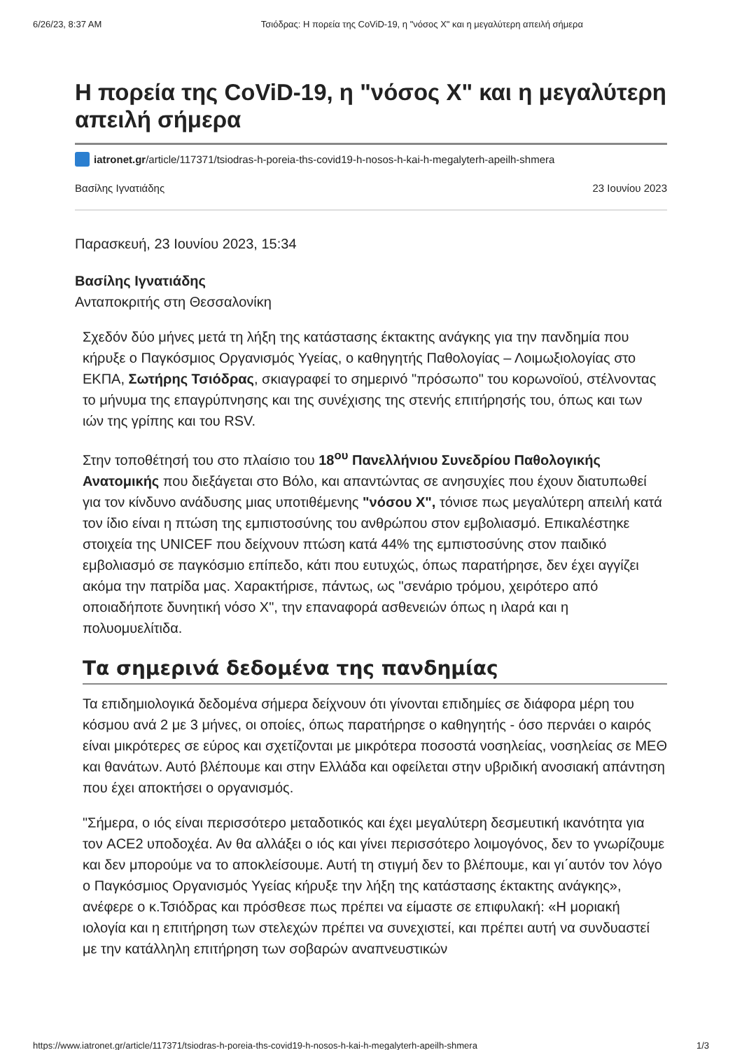6/26/23, 8:37 AM Τσιόδρας: Η πορεία της CoViD-19, η "νόσος Χ" και η μεγαλύτερη απειλή σήμερα
Η πορεία της CoViD-19, η "νόσος Χ" και η μεγαλύτερη απειλή σήμερα
iatronet.gr/article/117371/tsiodras-h-poreia-ths-covid19-h-nosos-h-kai-h-megalyterh-apeilh-shmera
Βασίλης Ιγνατιάδης 23 Ιουνίου 2023
Παρασκευή, 23 Ιουνίου 2023, 15:34
Βασίλης Ιγνατιάδης
Ανταποκριτής στη Θεσσαλονίκη
Σχεδόν δύο μήνες μετά τη λήξη της κατάστασης έκτακτης ανάγκης για την πανδημία που κήρυξε ο Παγκόσμιος Οργανισμός Υγείας, ο καθηγητής Παθολογίας – Λοιμωξιολογίας στο ΕΚΠΑ, Σωτήρης Τσιόδρας, σκιαγραφεί το σημερινό "πρόσωπο" του κορωνοϊού, στέλνοντας το μήνυμα της επαγρύπνησης και της συνέχισης της στενής επιτήρησής του, όπως και των ιών της γρίπης και του RSV.
Στην τοποθέτησή του στο πλαίσιο του 18<sup>ου</sup> Πανελλήνιου Συνεδρίου Παθολογικής Ανατομικής που διεξάγεται στο Βόλο, και απαντώντας σε ανησυχίες που έχουν διατυπωθεί για τον κίνδυνο ανάδυσης μιας υποτιθέμενης "νόσου Χ", τόνισε πως μεγαλύτερη απειλή κατά τον ίδιο είναι η πτώση της εμπιστοσύνης του ανθρώπου στον εμβολιασμό. Επικαλέστηκε στοιχεία της UNICEF που δείχνουν πτώση κατά 44% της εμπιστοσύνης στον παιδικό εμβολιασμό σε παγκόσμιο επίπεδο, κάτι που ευτυχώς, όπως παρατήρησε, δεν έχει αγγίζει ακόμα την πατρίδα μας. Χαρακτήρισε, πάντως, ως "σενάριο τρόμου, χειρότερο από οποιαδήποτε δυνητική νόσο Χ", την επαναφορά ασθενειών όπως η ιλαρά και η πολυομυελίτιδα.
Τα σημερινά δεδομένα της πανδημίας
Τα επιδημιολογικά δεδομένα σήμερα δείχνουν ότι γίνονται επιδημίες σε διάφορα μέρη του κόσμου ανά 2 με 3 μήνες, οι οποίες, όπως παρατήρησε ο καθηγητής - όσο περνάει ο καιρός είναι μικρότερες σε εύρος και σχετίζονται με μικρότερα ποσοστά νοσηλείας, νοσηλείας σε ΜΕΘ και θανάτων. Αυτό βλέπουμε και στην Ελλάδα και οφείλεται στην υβριδική ανοσιακή απάντηση που έχει αποκτήσει ο οργανισμός.
"Σήμερα, ο ιός είναι περισσότερο μεταδοτικός και έχει μεγαλύτερη δεσμευτική ικανότητα για τον ACE2 υποδοχέα. Αν θα αλλάξει ο ιός και γίνει περισσότερο λοιμογόνος, δεν το γνωρίζουμε και δεν μπορούμε να το αποκλείσουμε. Αυτή τη στιγμή δεν το βλέπουμε, και γι΄αυτόν τον λόγο ο Παγκόσμιος Οργανισμός Υγείας κήρυξε την λήξη της κατάστασης έκτακτης ανάγκης», ανέφερε ο κ.Τσιόδρας και πρόσθεσε πως πρέπει να είμαστε σε επιφυλακή: «Η μοριακή ιολογία και η επιτήρηση των στελεχών πρέπει να συνεχιστεί, και πρέπει αυτή να συνδυαστεί με την κατάλληλη επιτήρηση των σοβαρών αναπνευστικών
https://www.iatronet.gr/article/117371/tsiodras-h-poreia-ths-covid19-h-nosos-h-kai-h-megalyterh-apeilh-shmera 1/3